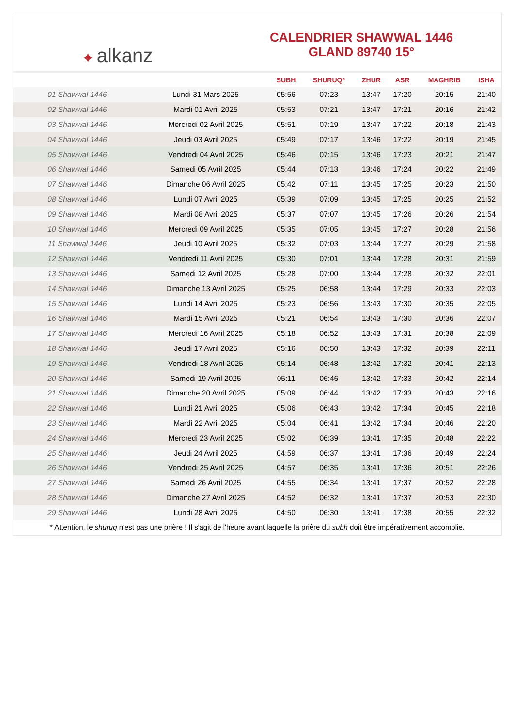✦ alkanz
CALENDRIER SHAWWAL 1446
GLAND 89740 15°
| | | SUBH | SHURUQ* | ZHUR | ASR | MAGHRIB | ISHA |
| --- | --- | --- | --- | --- | --- | --- | --- |
| 01 Shawwal 1446 | Lundi 31 Mars 2025 | 05:56 | 07:23 | 13:47 | 17:20 | 20:15 | 21:40 |
| 02 Shawwal 1446 | Mardi 01 Avril 2025 | 05:53 | 07:21 | 13:47 | 17:21 | 20:16 | 21:42 |
| 03 Shawwal 1446 | Mercredi 02 Avril 2025 | 05:51 | 07:19 | 13:47 | 17:22 | 20:18 | 21:43 |
| 04 Shawwal 1446 | Jeudi 03 Avril 2025 | 05:49 | 07:17 | 13:46 | 17:22 | 20:19 | 21:45 |
| 05 Shawwal 1446 | Vendredi 04 Avril 2025 | 05:46 | 07:15 | 13:46 | 17:23 | 20:21 | 21:47 |
| 06 Shawwal 1446 | Samedi 05 Avril 2025 | 05:44 | 07:13 | 13:46 | 17:24 | 20:22 | 21:49 |
| 07 Shawwal 1446 | Dimanche 06 Avril 2025 | 05:42 | 07:11 | 13:45 | 17:25 | 20:23 | 21:50 |
| 08 Shawwal 1446 | Lundi 07 Avril 2025 | 05:39 | 07:09 | 13:45 | 17:25 | 20:25 | 21:52 |
| 09 Shawwal 1446 | Mardi 08 Avril 2025 | 05:37 | 07:07 | 13:45 | 17:26 | 20:26 | 21:54 |
| 10 Shawwal 1446 | Mercredi 09 Avril 2025 | 05:35 | 07:05 | 13:45 | 17:27 | 20:28 | 21:56 |
| 11 Shawwal 1446 | Jeudi 10 Avril 2025 | 05:32 | 07:03 | 13:44 | 17:27 | 20:29 | 21:58 |
| 12 Shawwal 1446 | Vendredi 11 Avril 2025 | 05:30 | 07:01 | 13:44 | 17:28 | 20:31 | 21:59 |
| 13 Shawwal 1446 | Samedi 12 Avril 2025 | 05:28 | 07:00 | 13:44 | 17:28 | 20:32 | 22:01 |
| 14 Shawwal 1446 | Dimanche 13 Avril 2025 | 05:25 | 06:58 | 13:44 | 17:29 | 20:33 | 22:03 |
| 15 Shawwal 1446 | Lundi 14 Avril 2025 | 05:23 | 06:56 | 13:43 | 17:30 | 20:35 | 22:05 |
| 16 Shawwal 1446 | Mardi 15 Avril 2025 | 05:21 | 06:54 | 13:43 | 17:30 | 20:36 | 22:07 |
| 17 Shawwal 1446 | Mercredi 16 Avril 2025 | 05:18 | 06:52 | 13:43 | 17:31 | 20:38 | 22:09 |
| 18 Shawwal 1446 | Jeudi 17 Avril 2025 | 05:16 | 06:50 | 13:43 | 17:32 | 20:39 | 22:11 |
| 19 Shawwal 1446 | Vendredi 18 Avril 2025 | 05:14 | 06:48 | 13:42 | 17:32 | 20:41 | 22:13 |
| 20 Shawwal 1446 | Samedi 19 Avril 2025 | 05:11 | 06:46 | 13:42 | 17:33 | 20:42 | 22:14 |
| 21 Shawwal 1446 | Dimanche 20 Avril 2025 | 05:09 | 06:44 | 13:42 | 17:33 | 20:43 | 22:16 |
| 22 Shawwal 1446 | Lundi 21 Avril 2025 | 05:06 | 06:43 | 13:42 | 17:34 | 20:45 | 22:18 |
| 23 Shawwal 1446 | Mardi 22 Avril 2025 | 05:04 | 06:41 | 13:42 | 17:34 | 20:46 | 22:20 |
| 24 Shawwal 1446 | Mercredi 23 Avril 2025 | 05:02 | 06:39 | 13:41 | 17:35 | 20:48 | 22:22 |
| 25 Shawwal 1446 | Jeudi 24 Avril 2025 | 04:59 | 06:37 | 13:41 | 17:36 | 20:49 | 22:24 |
| 26 Shawwal 1446 | Vendredi 25 Avril 2025 | 04:57 | 06:35 | 13:41 | 17:36 | 20:51 | 22:26 |
| 27 Shawwal 1446 | Samedi 26 Avril 2025 | 04:55 | 06:34 | 13:41 | 17:37 | 20:52 | 22:28 |
| 28 Shawwal 1446 | Dimanche 27 Avril 2025 | 04:52 | 06:32 | 13:41 | 17:37 | 20:53 | 22:30 |
| 29 Shawwal 1446 | Lundi 28 Avril 2025 | 04:50 | 06:30 | 13:41 | 17:38 | 20:55 | 22:32 |
* Attention, le shuruq n'est pas une prière ! Il s'agit de l'heure avant laquelle la prière du subh doit être impérativement accomplie.